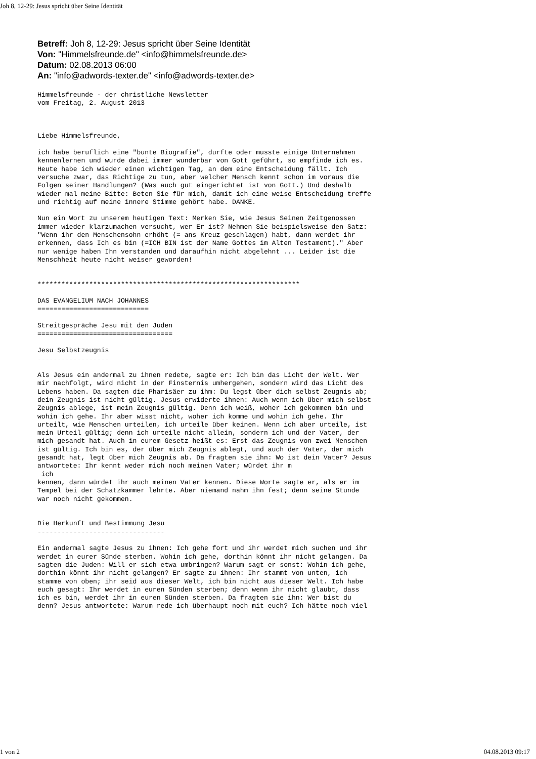Joh 8, 12-29: Jesus spricht über Seine Identität
Betreff: Joh 8, 12-29: Jesus spricht über Seine Identität
Von: "Himmelsfreunde.de" <info@himmelsfreunde.de>
Datum: 02.08.2013 06:00
An: "info@adwords-texter.de" <info@adwords-texter.de>
Himmelsfreunde - der christliche Newsletter
vom Freitag, 2. August 2013



Liebe Himmelsfreunde,

ich habe beruflich eine "bunte Biografie", durfte oder musste einige Unternehmen
kennenlernen und wurde dabei immer wunderbar von Gott geführt, so empfinde ich es.
Heute habe ich wieder einen wichtigen Tag, an dem eine Entscheidung fällt. Ich
versuche zwar, das Richtige zu tun, aber welcher Mensch kennt schon im voraus die
Folgen seiner Handlungen? (Was auch gut eingerichtet ist von Gott.) Und deshalb
wieder mal meine Bitte: Beten Sie für mich, damit ich eine weise Entscheidung treffe
und richtig auf meine innere Stimme gehört habe. DANKE.

Nun ein Wort zu unserem heutigen Text: Merken Sie, wie Jesus Seinen Zeitgenossen
immer wieder klarzumachen versucht, wer Er ist? Nehmen Sie beispielsweise den Satz:
"Wenn ihr den Menschensohn erhöht (= ans Kreuz geschlagen) habt, dann werdet ihr
erkennen, dass Ich es bin (=ICH BIN ist der Name Gottes im Alten Testament)." Aber
nur wenige haben Ihn verstanden und daraufhin nicht abgelehnt ... Leider ist die
Menschheit heute nicht weiser geworden!


******************************************************************

DAS EVANGELIUM NACH JOHANNES
============================

Streitgespräche Jesu mit den Juden
==================================

Jesu Selbstzeugnis
------------------

Als Jesus ein andermal zu ihnen redete, sagte er: Ich bin das Licht der Welt. Wer
mir nachfolgt, wird nicht in der Finsternis umhergehen, sondern wird das Licht des
Lebens haben. Da sagten die Pharisäer zu ihm: Du legst über dich selbst Zeugnis ab;
dein Zeugnis ist nicht gültig. Jesus erwiderte ihnen: Auch wenn ich über mich selbst
Zeugnis ablege, ist mein Zeugnis gültig. Denn ich weiß, woher ich gekommen bin und
wohin ich gehe. Ihr aber wisst nicht, woher ich komme und wohin ich gehe. Ihr
urteilt, wie Menschen urteilen, ich urteile über keinen. Wenn ich aber urteile, ist
mein Urteil gültig; denn ich urteile nicht allein, sondern ich und der Vater, der
mich gesandt hat. Auch in eurem Gesetz heißt es: Erst das Zeugnis von zwei Menschen
ist gültig. Ich bin es, der über mich Zeugnis ablegt, und auch der Vater, der mich
gesandt hat, legt über mich Zeugnis ab. Da fragten sie ihn: Wo ist dein Vater? Jesus
antwortete: Ihr kennt weder mich noch meinen Vater; würdet ihr m
 ich
kennen, dann würdet ihr auch meinen Vater kennen. Diese Worte sagte er, als er im
Tempel bei der Schatzkammer lehrte. Aber niemand nahm ihn fest; denn seine Stunde
war noch nicht gekommen.


Die Herkunft und Bestimmung Jesu
--------------------------------

Ein andermal sagte Jesus zu ihnen: Ich gehe fort und ihr werdet mich suchen und ihr
werdet in eurer Sünde sterben. Wohin ich gehe, dorthin könnt ihr nicht gelangen. Da
sagten die Juden: Will er sich etwa umbringen? Warum sagt er sonst: Wohin ich gehe,
dorthin könnt ihr nicht gelangen? Er sagte zu ihnen: Ihr stammt von unten, ich
stamme von oben; ihr seid aus dieser Welt, ich bin nicht aus dieser Welt. Ich habe
euch gesagt: Ihr werdet in euren Sünden sterben; denn wenn ihr nicht glaubt, dass
ich es bin, werdet ihr in euren Sünden sterben. Da fragten sie ihn: Wer bist du
denn? Jesus antwortete: Warum rede ich überhaupt noch mit euch? Ich hätte noch viel
1 von 2 04.08.2013 09:17